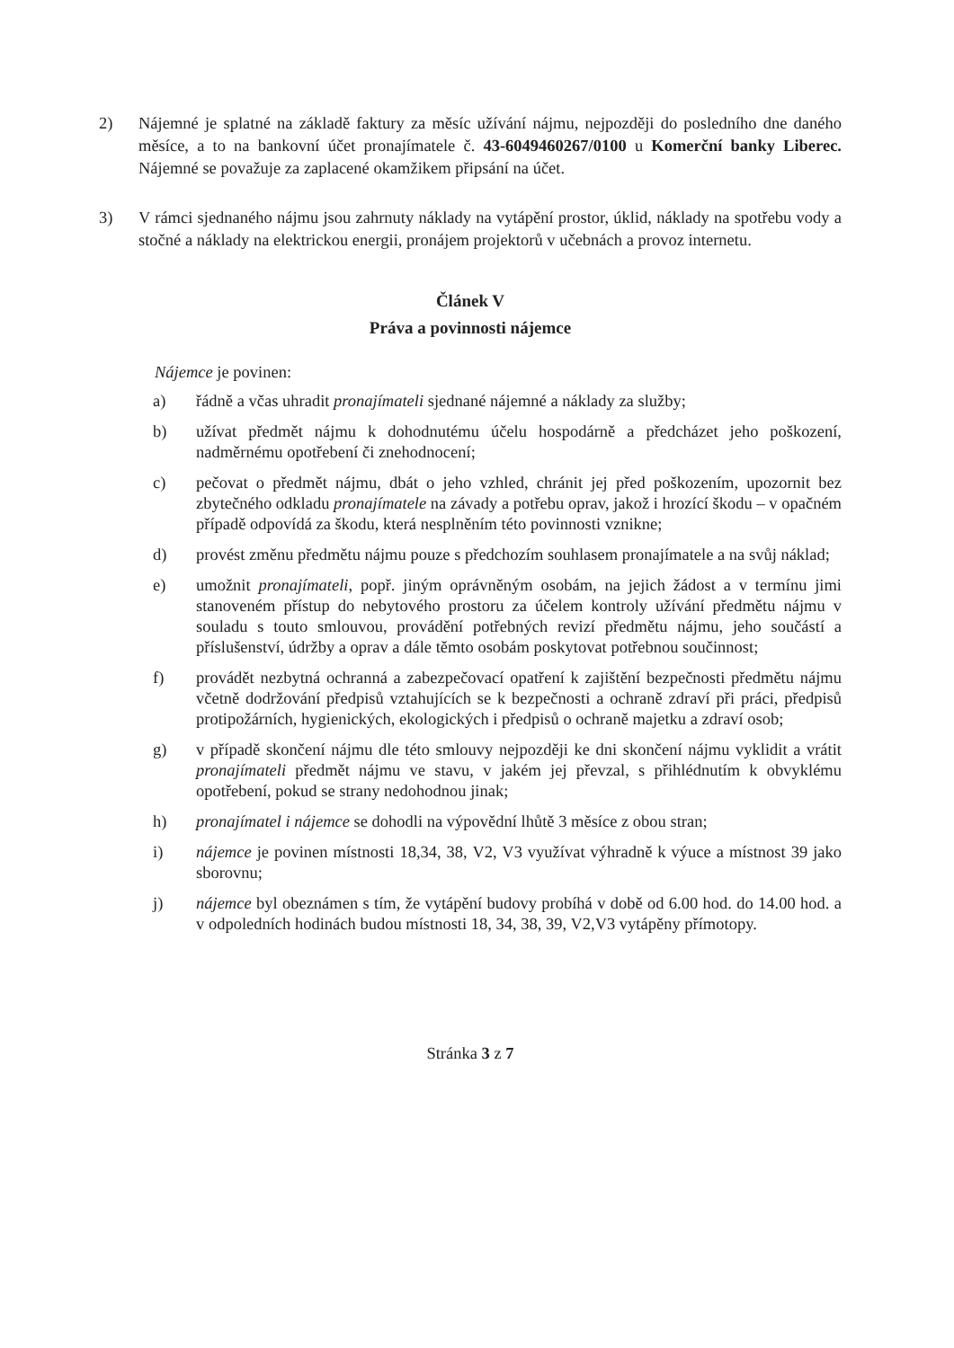2) Nájemné je splatné na základě faktury za měsíc užívání nájmu, nejpozději do posledního dne daného měsíce, a to na bankovní účet pronajímatele č. 43-6049460267/0100 u Komerční banky Liberec. Nájemné se považuje za zaplacené okamžikem připsání na účet.
3) V rámci sjednaného nájmu jsou zahrnuty náklady na vytápění prostor, úklid, náklady na spotřebu vody a stočné a náklady na elektrickou energii, pronájem projektorů v učebnách a provoz internetu.
Článek V
Práva a povinnosti nájemce
Nájemce je povinen:
a) řádně a včas uhradit pronajímateli sjednané nájemné a náklady za služby;
b) užívat předmět nájmu k dohodnutému účelu hospodárně a předcházet jeho poškození, nadměrnému opotřebení či znehodnocení;
c) pečovat o předmět nájmu, dbát o jeho vzhled, chránit jej před poškozením, upozornit bez zbytečného odkladu pronajímatele na závady a potřebu oprav, jakož i hrozící škodu – v opačném případě odpovídá za škodu, která nesplněním této povinnosti vznikne;
d) provést změnu předmětu nájmu pouze s předchozím souhlasem pronajímatele a na svůj náklad;
e) umožnit pronajímateli, popř. jiným oprávněným osobám, na jejich žádost a v termínu jimi stanoveném přístup do nebytového prostoru za účelem kontroly užívání předmětu nájmu v souladu s touto smlouvou, provádění potřebných revizí předmětu nájmu, jeho součástí a příslušenství, údržby a oprav a dále těmto osobám poskytovat potřebnou součinnost;
f) provádět nezbytná ochranná a zabezpečovací opatření k zajištění bezpečnosti předmětu nájmu včetně dodržování předpisů vztahujících se k bezpečnosti a ochraně zdraví při práci, předpisů protipožárních, hygienických, ekologických i předpisů o ochraně majetku a zdraví osob;
g) v případě skončení nájmu dle této smlouvy nejpozději ke dni skončení nájmu vyklidit a vrátit pronajímateli předmět nájmu ve stavu, v jakém jej převzal, s přihlédnutím k obvyklému opotřebení, pokud se strany nedohodnou jinak;
h) pronajímatel i nájemce se dohodli na výpovědní lhůtě 3 měsíce z obou stran;
i) nájemce je povinen místnosti 18,34, 38, V2, V3 využívat výhradně k výuce a místnost 39 jako sborovnu;
j) nájemce byl obeznámen s tím, že vytápění budovy probíhá v době od 6.00 hod. do 14.00 hod. a v odpoledních hodinách budou místnosti 18, 34, 38, 39, V2,V3 vytápěny přímotopy.
Stránka 3 z 7